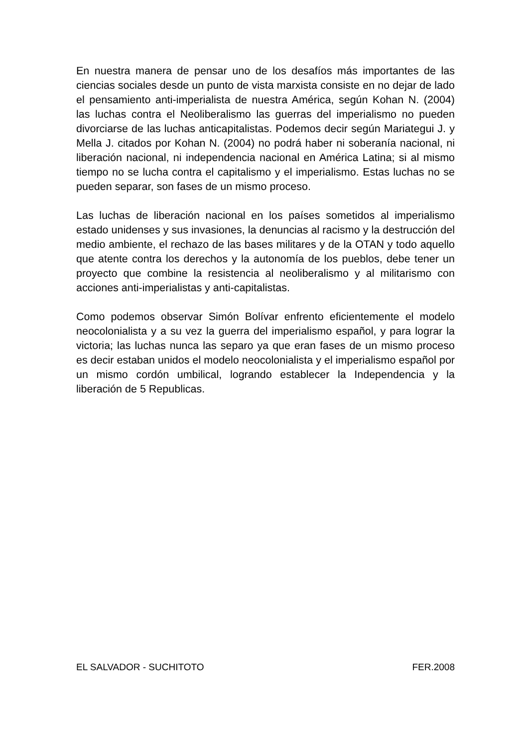En nuestra manera de pensar uno de los desafíos más importantes de las ciencias sociales desde un punto de vista marxista consiste en no dejar de lado el pensamiento anti-imperialista de nuestra América, según Kohan N. (2004) las luchas contra el Neoliberalismo las guerras del imperialismo no pueden divorciarse de las luchas anticapitalistas. Podemos decir según Mariategui J. y Mella J. citados por Kohan N. (2004) no podrá haber ni soberanía nacional, ni liberación nacional, ni independencia nacional en América Latina; si al mismo tiempo no se lucha contra el capitalismo y el imperialismo. Estas luchas no se pueden separar, son fases de un mismo proceso.
Las luchas de liberación nacional en los países sometidos al imperialismo estado unidenses y sus invasiones, la denuncias al racismo y la destrucción del medio ambiente, el rechazo de las bases militares y de la OTAN y todo aquello que atente contra los derechos y la autonomía de los pueblos, debe tener un proyecto que combine la resistencia al neoliberalismo y al militarismo con acciones anti-imperialistas y anti-capitalistas.
Como podemos observar Simón Bolívar enfrento eficientemente el modelo neocolonialista y a su vez la guerra del imperialismo español, y para lograr la victoria; las luchas nunca las separo ya que eran fases de un mismo proceso es decir estaban unidos el modelo neocolonialista y el imperialismo español por un mismo cordón umbilical, logrando establecer la Independencia y la liberación de 5 Republicas.
EL SALVADOR - SUCHITOTO FER.2008